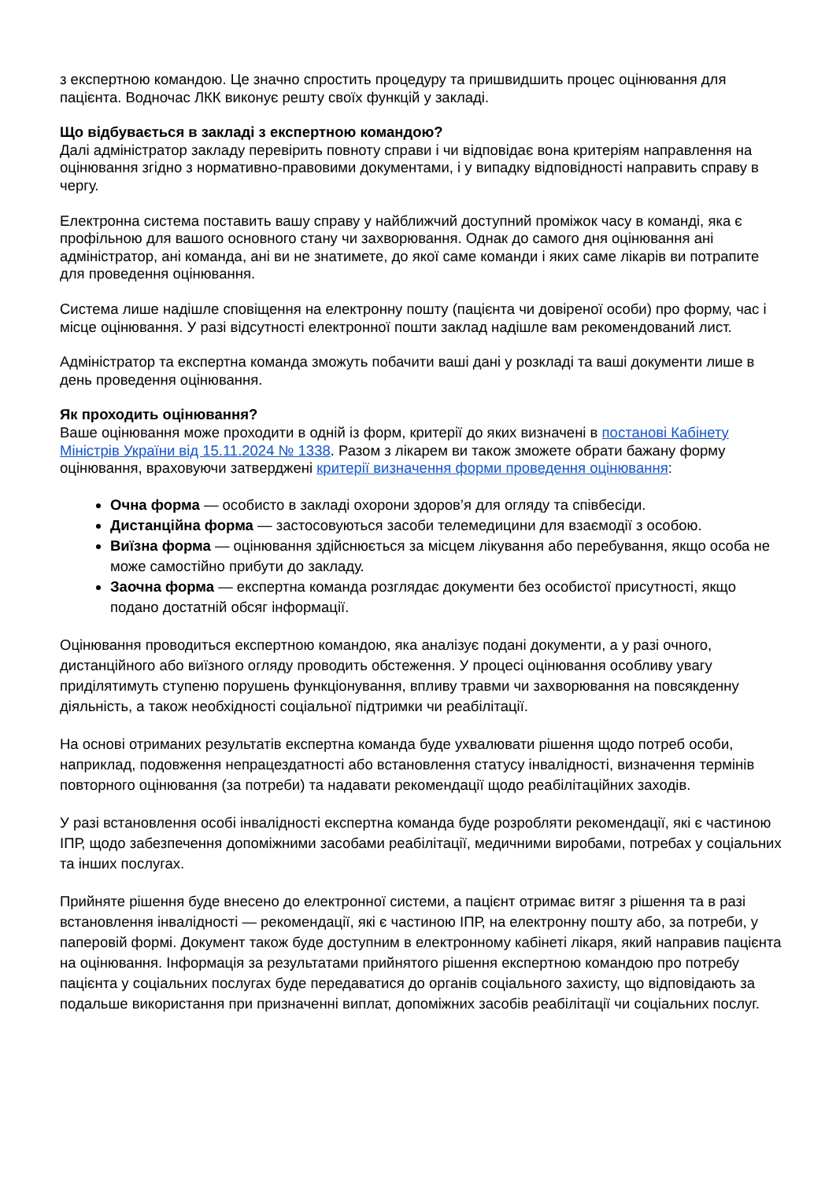з експертною командою. Це значно спростить процедуру та пришвидшить процес оцінювання для пацієнта. Водночас ЛКК виконує решту своїх функцій у закладі.
Що відбувається в закладі з експертною командою?
Далі адміністратор закладу перевірить повноту справи і чи відповідає вона критеріям направлення на оцінювання згідно з нормативно-правовими документами, і у випадку відповідності направить справу в чергу.
Електронна система поставить вашу справу у найближчий доступний проміжок часу в команді, яка є профільною для вашого основного стану чи захворювання. Однак до самого дня оцінювання ані адміністратор, ані команда, ані ви не знатимете, до якої саме команди і яких саме лікарів ви потрапите для проведення оцінювання.
Система лише надішле сповіщення на електронну пошту (пацієнта чи довіреної особи) про форму, час і місце оцінювання. У разі відсутності електронної пошти заклад надішле вам рекомендований лист.
Адміністратор та експертна команда зможуть побачити ваші дані у розкладі та ваші документи лише в день проведення оцінювання.
Як проходить оцінювання?
Ваше оцінювання може проходити в одній із форм, критерії до яких визначені в постанові Кабінету Міністрів України від 15.11.2024 № 1338. Разом з лікарем ви також зможете обрати бажану форму оцінювання, враховуючи затверджені критерії визначення форми проведення оцінювання:
Очна форма — особисто в закладі охорони здоров’я для огляду та співбесіди.
Дистанційна форма — застосовуються засоби телемедицини для взаємодії з особою.
Виїзна форма — оцінювання здійснюється за місцем лікування або перебування, якщо особа не може самостійно прибути до закладу.
Заочна форма — експертна команда розглядає документи без особистої присутності, якщо подано достатній обсяг інформації.
Оцінювання проводиться експертною командою, яка аналізує подані документи, а у разі очного, дистанційного або виїзного огляду проводить обстеження. У процесі оцінювання особливу увагу приділятимуть ступеню порушень функціонування, впливу травми чи захворювання на повсякденну діяльність, а також необхідності соціальної підтримки чи реабілітації.
На основі отриманих результатів експертна команда буде ухвалювати рішення щодо потреб особи, наприклад, подовження непрацездатності або встановлення статусу інвалідності, визначення термінів повторного оцінювання (за потреби) та надавати рекомендації щодо реабілітаційних заходів.
У разі встановлення особі інвалідності експертна команда буде розробляти рекомендації, які є частиною ІПР, щодо забезпечення допоміжними засобами реабілітації, медичними виробами, потребах у соціальних та інших послугах.
Прийняте рішення буде внесено до електронної системи, а пацієнт отримає витяг з рішення та в разі встановлення інвалідності — рекомендації, які є частиною ІПР, на електронну пошту або, за потреби, у паперовій формі. Документ також буде доступним в електронному кабінеті лікаря, який направив пацієнта на оцінювання. Інформація за результатами прийнятого рішення експертною командою про потребу пацієнта у соціальних послугах буде передаватися до органів соціального захисту, що відповідають за подальше використання при призначенні виплат, допоміжних засобів реабілітації чи соціальних послуг.